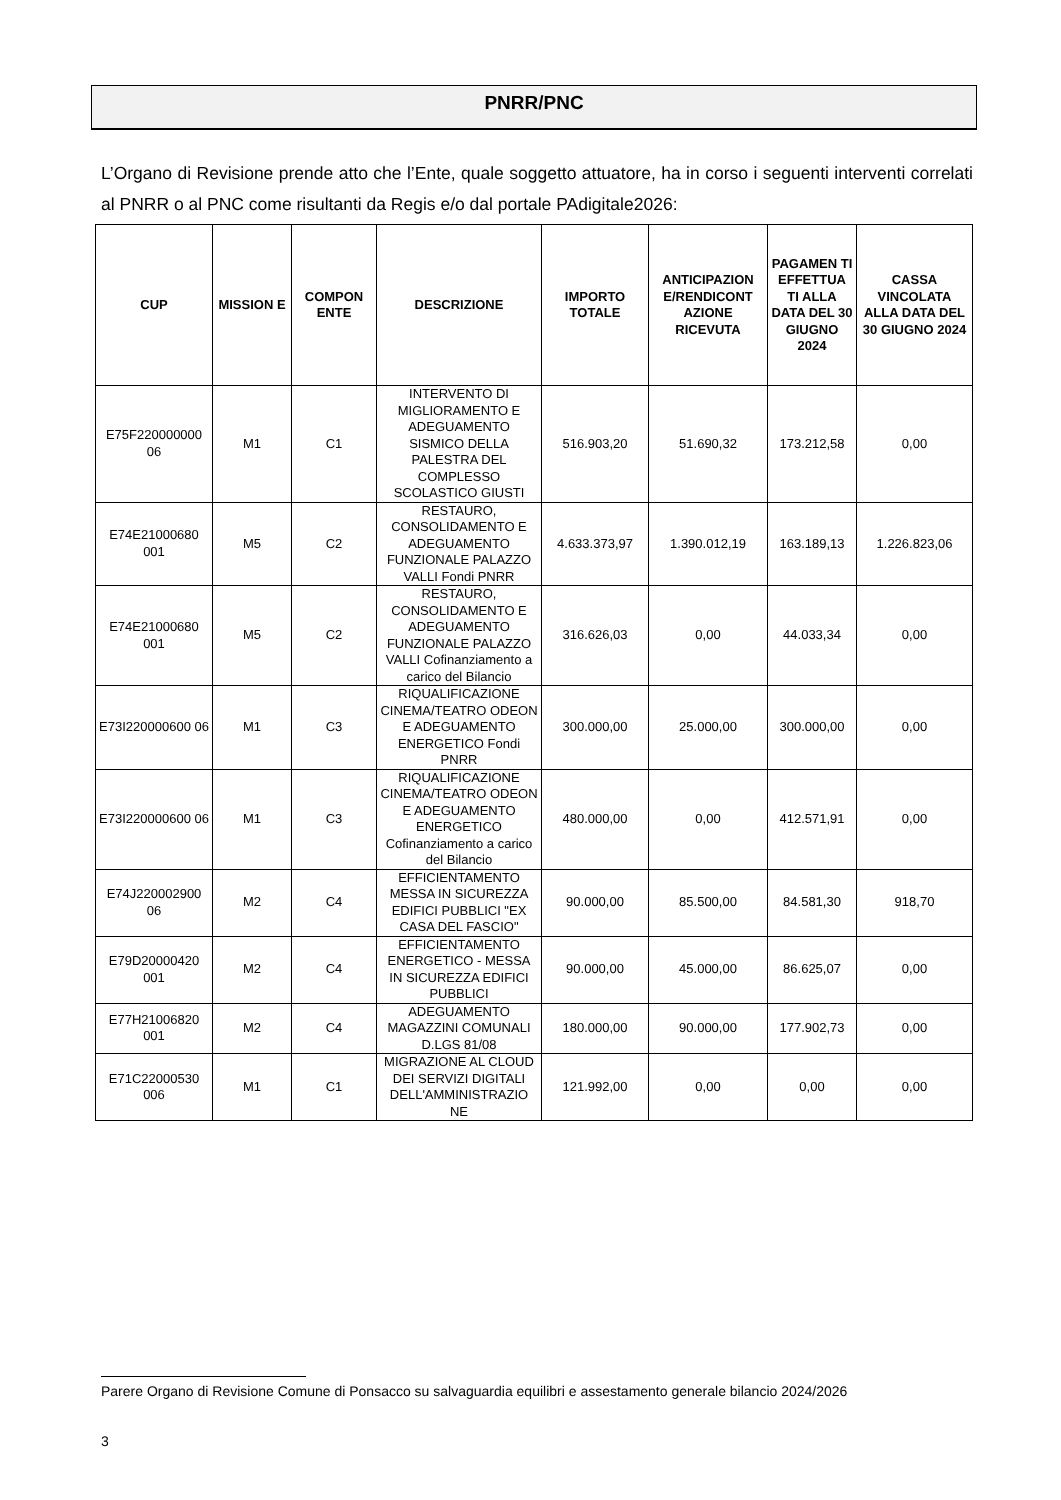PNRR/PNC
L’Organo di Revisione prende atto che l’Ente, quale soggetto attuatore, ha in corso i seguenti interventi correlati al PNRR o al PNC come risultanti da Regis e/o dal portale PAdigitale2026:
| CUP | MISSION E | COMPON ENTE | DESCRIZIONE | IMPORTO TOTALE | ANTICIPAZION E/RENDICONT AZIONE RICEVUTA | PAGAMEN TI EFFETTUA TI ALLA DATA DEL 30 GIUGNO 2024 | CASSA VINCOLATA ALLA DATA DEL 30 GIUGNO 2024 |
| --- | --- | --- | --- | --- | --- | --- | --- |
| E75F220000000 06 | M1 | C1 | INTERVENTO DI MIGLIORAMENTO E ADEGUAMENTO SISMICO DELLA PALESTRA DEL COMPLESSO SCOLASTICO GIUSTI | 516.903,20 | 51.690,32 | 173.212,58 | 0,00 |
| E74E21000680 001 | M5 | C2 | RESTAURO, CONSOLIDAMENTO E ADEGUAMENTO FUNZIONALE PALAZZO VALLI Fondi PNRR | 4.633.373,97 | 1.390.012,19 | 163.189,13 | 1.226.823,06 |
| E74E21000680 001 | M5 | C2 | RESTAURO, CONSOLIDAMENTO E ADEGUAMENTO FUNZIONALE PALAZZO VALLI Cofinanziamento a carico del Bilancio | 316.626,03 | 0,00 | 44.033,34 | 0,00 |
| E73I220000600 06 | M1 | C3 | RIQUALIFICAZIONE CINEMA/TEATRO ODEON E ADEGUAMENTO ENERGETICO Fondi PNRR | 300.000,00 | 25.000,00 | 300.000,00 | 0,00 |
| E73I220000600 06 | M1 | C3 | RIQUALIFICAZIONE CINEMA/TEATRO ODEON E ADEGUAMENTO ENERGETICO Cofinanziamento a carico del Bilancio | 480.000,00 | 0,00 | 412.571,91 | 0,00 |
| E74J220002900 06 | M2 | C4 | EFFICIENTAMENTO MESSA IN SICUREZZA EDIFICI PUBBLICI "EX CASA DEL FASCIO" | 90.000,00 | 85.500,00 | 84.581,30 | 918,70 |
| E79D20000420 001 | M2 | C4 | EFFICIENTAMENTO ENERGETICO - MESSA IN SICUREZZA EDIFICI PUBBLICI | 90.000,00 | 45.000,00 | 86.625,07 | 0,00 |
| E77H21006820 001 | M2 | C4 | ADEGUAMENTO MAGAZZINI COMUNALI D.LGS 81/08 | 180.000,00 | 90.000,00 | 177.902,73 | 0,00 |
| E71C22000530 006 | M1 | C1 | MIGRAZIONE AL CLOUD DEI SERVIZI DIGITALI DELL'AMMINISTRAZIO NE | 121.992,00 | 0,00 | 0,00 | 0,00 |
Parere Organo di Revisione Comune di Ponsacco su salvaguardia equilibri e assestamento generale bilancio 2024/2026
3